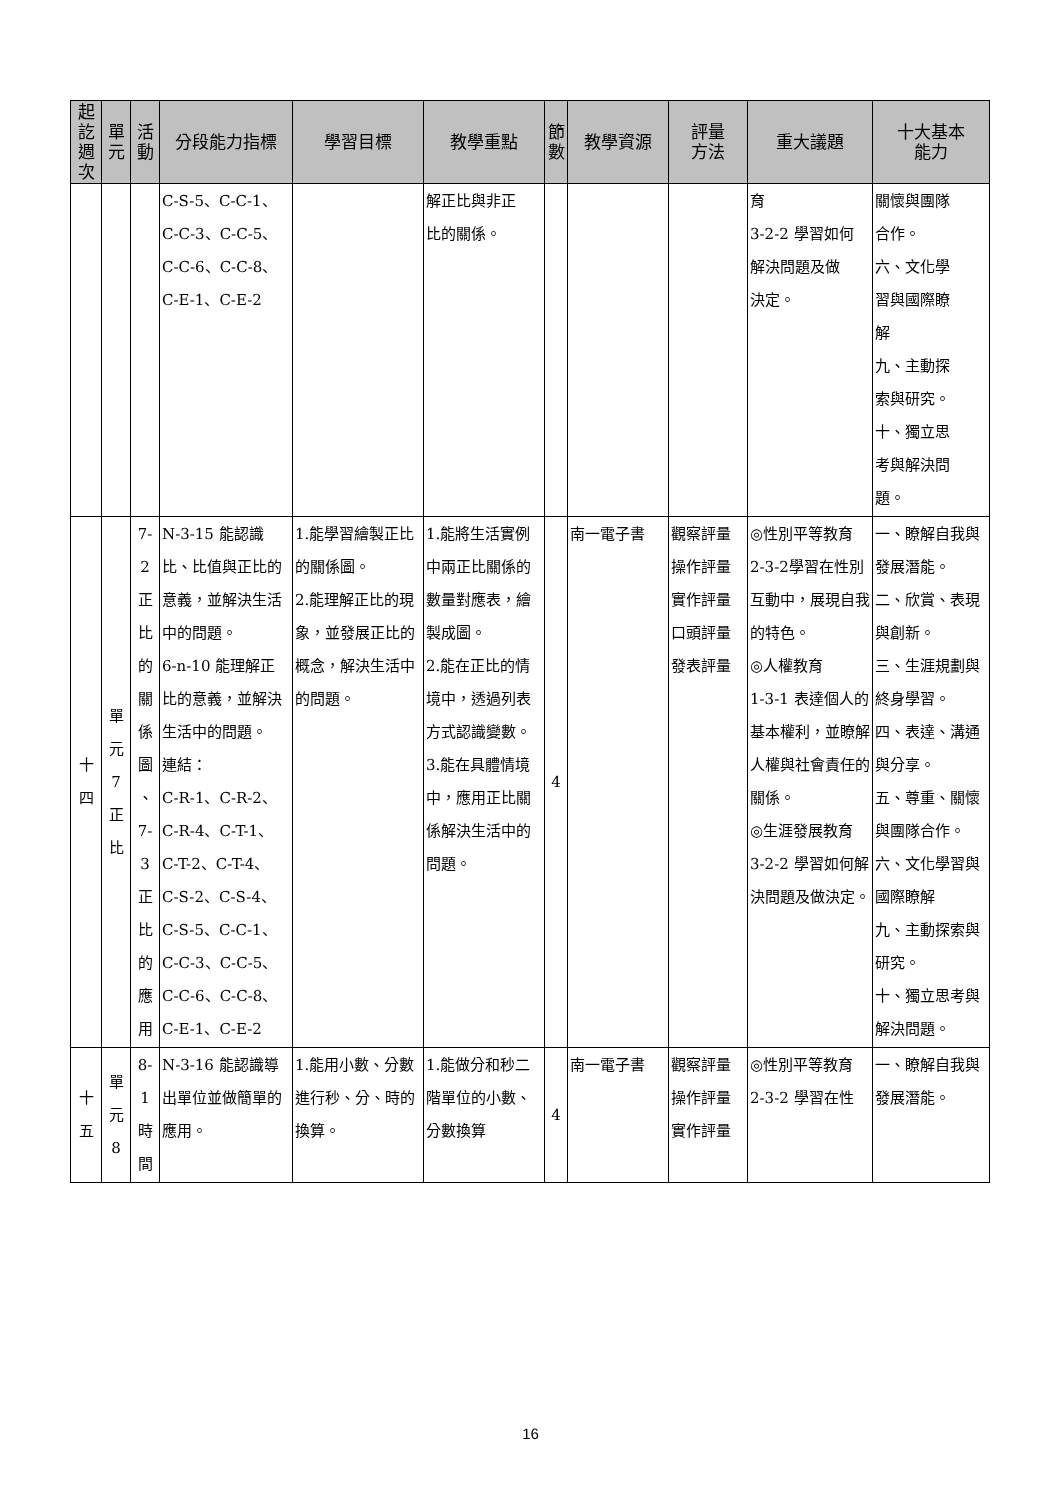| 起 訖 週 次 | 單 元 | 活 動 | 分段能力指標 | 學習目標 | 教學重點 | 節 數 | 教學資源 | 評量 方法 | 重大議題 | 十大基本 能力 |
| --- | --- | --- | --- | --- | --- | --- | --- | --- | --- | --- |
| | | | C-S-5、C-C-1、 C-C-3、C-C-5、 C-C-6、C-C-8、 C-E-1、C-E-2 | | 解正比與非正 比的關係。 | | | | 育 3-2-2 學習如何 解決問題及做 決定。 | 關懷與團隊 合作。 六、文化學 習與國際瞭 解 九、主動探 索與研究。 十、獨立思 考與解決問 題。 |
| 十 四 | 單 元 7 正 比 | 7-2 正 比 的 關 係 圖 、 7-3 正 比 的 應 用 | N-3-15 能認識比、比值與正比的意義，並解決生活中的問題。 6-n-10 能理解正比的意義，並解決生活中的問題。 連結： C-R-1、C-R-2、 C-R-4、C-T-1、 C-T-2、C-T-4、 C-S-2、C-S-4、 C-S-5、C-C-1、 C-C-3、C-C-5、 C-C-6、C-C-8、 C-E-1、C-E-2 | 1.能學習繪製正比的關係圖。 2.能理解正比的現象，並發展正比的概念，解決生活中的問題。 | 1.能將生活實例中兩正比關係的數量對應表，繪製成圖。 2.能在正比的情境中，透過列表方式認識變數。 3.能在具體情境中，應用正比關係解決生活中的問題。 | 4 | 南一電子書 | 觀察評量 操作評量 實作評量 口頭評量 發表評量 | ◎性別平等教育 2-3-2學習在性別互動中，展現自我的特色。 ◎人權教育 1-3-1 表達個人的基本權利，並瞭解人權與社會責任的關係。 ◎生涯發展教育 3-2-2 學習如何解決問題及做決定。 | 一、瞭解自我與發展潛能。 二、欣賞、表現與創新。 三、生涯規劃與終身學習。 四、表達、溝通與分享。 五、尊重、關懷與團隊合作。 六、文化學習與國際瞭解 九、主動探索與研究。 十、獨立思考與解決問題。 |
| 十 五 | 單 元 8 | 8-1 時 間 | N-3-16 能認識導出單位並做簡單的應用。 | 1.能用小數、分數進行秒、分、時的換算。 | 1.能做分和秒二階單位的小數、分數換算 | 4 | 南一電子書 | 觀察評量 操作評量 實作評量 | ◎性別平等教育 2-3-2 學習在性 | 一、瞭解自我與發展潛能。 |
16